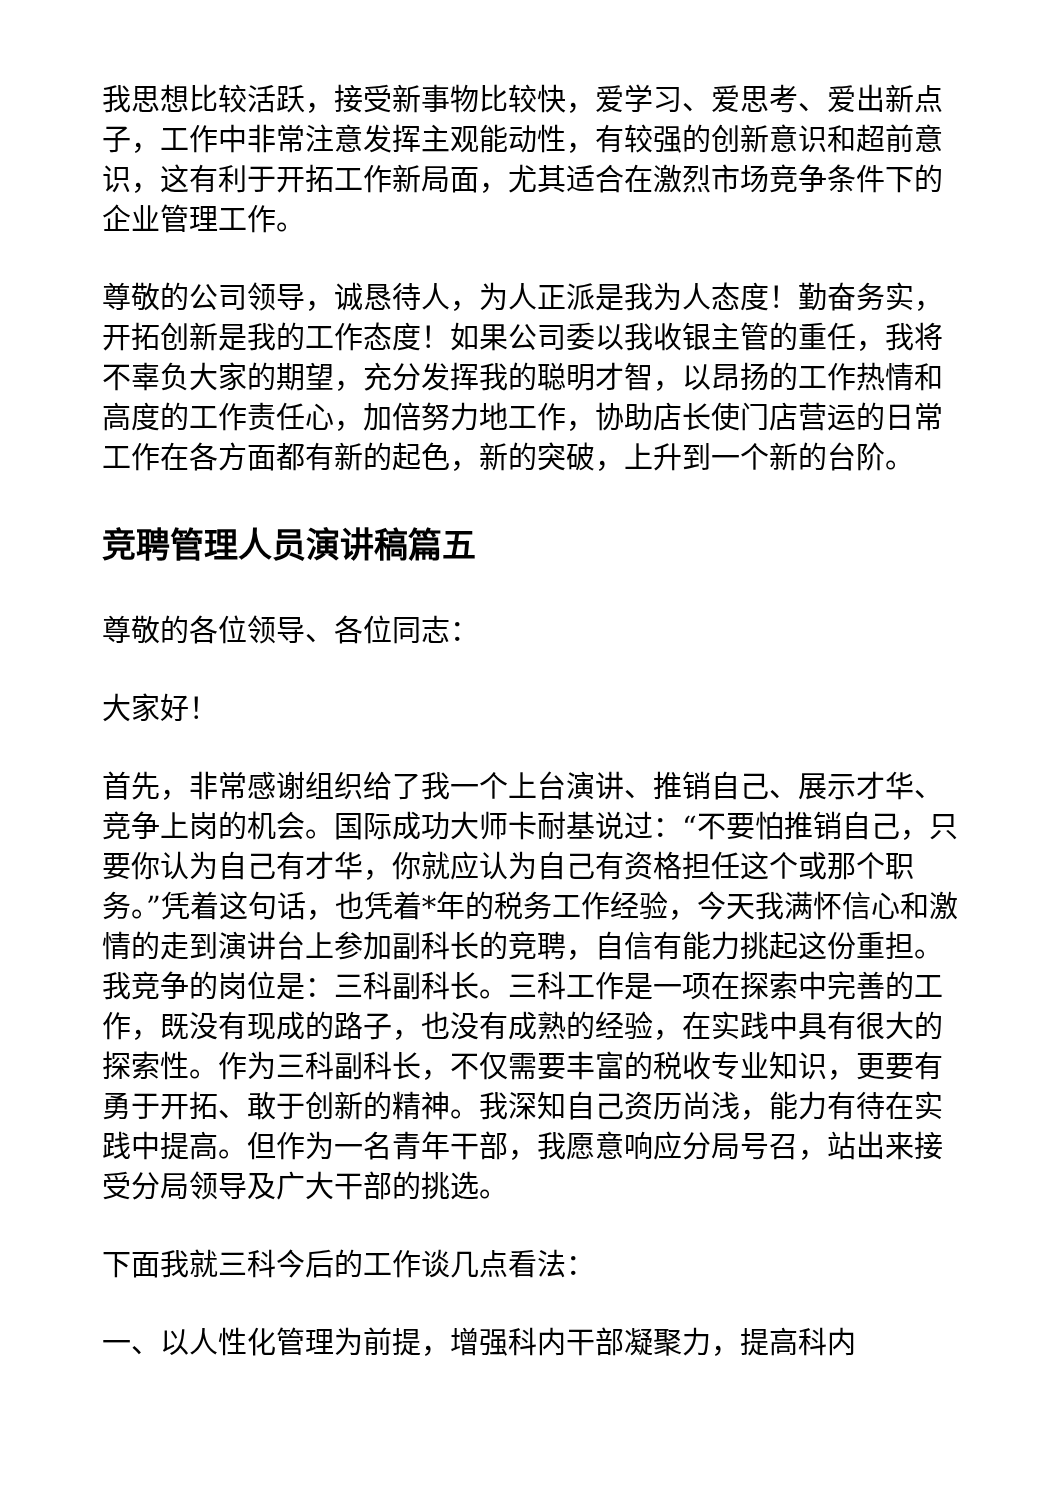我思想比较活跃，接受新事物比较快，爱学习、爱思考、爱出新点子，工作中非常注意发挥主观能动性，有较强的创新意识和超前意识，这有利于开拓工作新局面，尤其适合在激烈市场竞争条件下的企业管理工作。
尊敬的公司领导，诚恳待人，为人正派是我为人态度！勤奋务实，开拓创新是我的工作态度！如果公司委以我收银主管的重任，我将不辜负大家的期望，充分发挥我的聪明才智，以昂扬的工作热情和高度的工作责任心，加倍努力地工作，协助店长使门店营运的日常工作在各方面都有新的起色，新的突破，上升到一个新的台阶。
竞聘管理人员演讲稿篇五
尊敬的各位领导、各位同志：
大家好！
首先，非常感谢组织给了我一个上台演讲、推销自己、展示才华、竞争上岗的机会。国际成功大师卡耐基说过：“不要怕推销自己，只要你认为自己有才华，你就应认为自己有资格担任这个或那个职务。”凭着这句话，也凭着*年的税务工作经验，今天我满怀信心和激情的走到演讲台上参加副科长的竞聘，自信有能力挑起这份重担。我竞争的岗位是：三科副科长。三科工作是一项在探索中完善的工作，既没有现成的路子，也没有成熟的经验，在实践中具有很大的探索性。作为三科副科长，不仅需要丰富的税收专业知识，更要有勇于开拓、敢于创新的精神。我深知自己资历尚浅，能力有待在实践中提高。但作为一名青年干部，我愿意响应分局号召，站出来接受分局领导及广大干部的挑选。
下面我就三科今后的工作谈几点看法：
一、以人性化管理为前提，增强科内干部凝聚力，提高科内